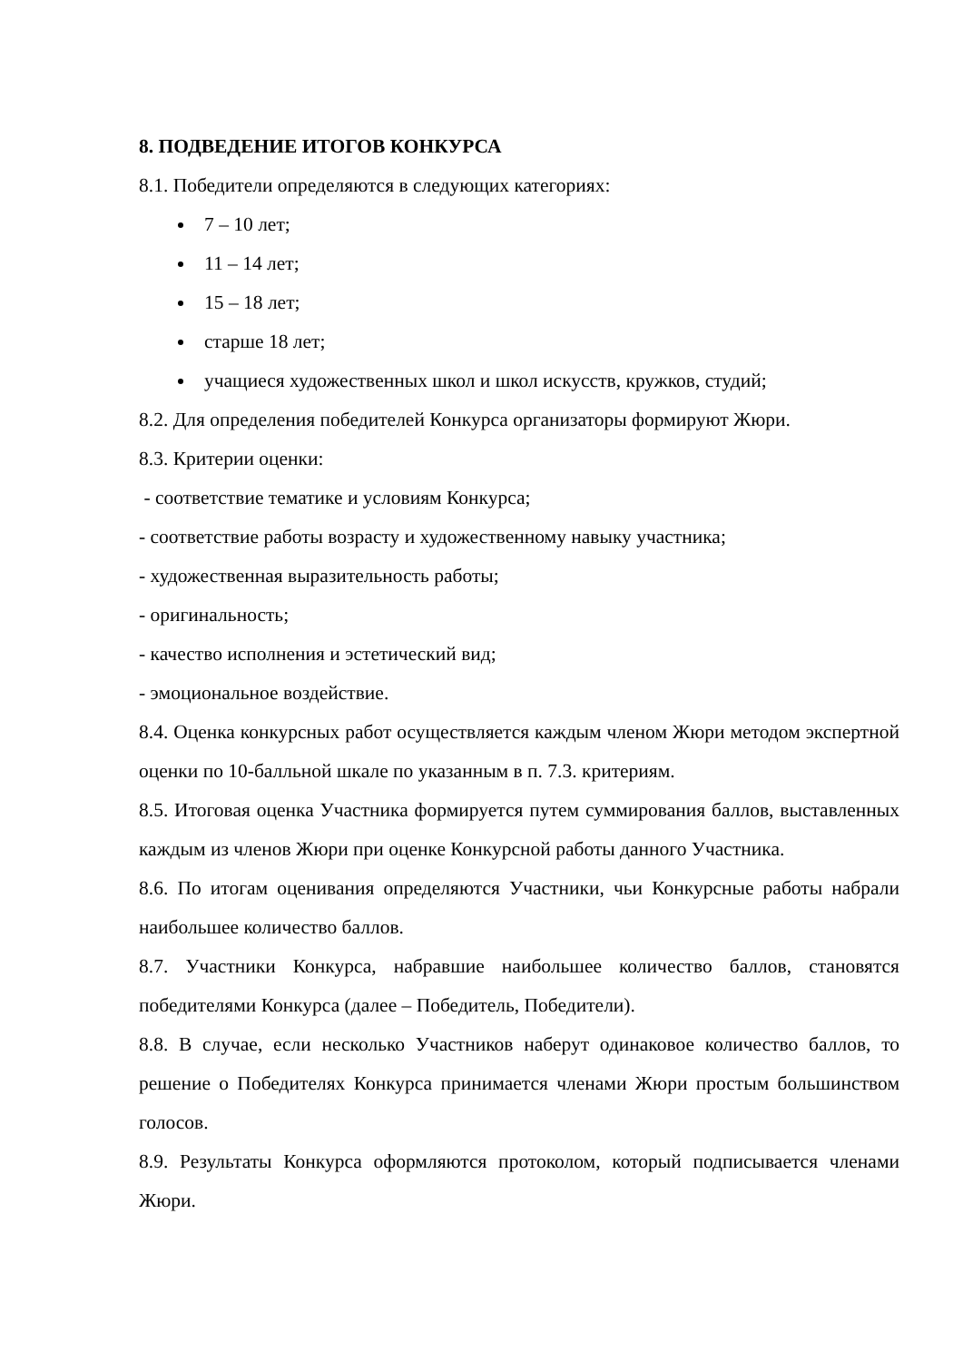8. ПОДВЕДЕНИЕ ИТОГОВ КОНКУРСА
8.1. Победители определяются в следующих категориях:
7 – 10 лет;
11 – 14 лет;
15 – 18 лет;
старше 18 лет;
учащиеся художественных школ и школ искусств, кружков, студий;
8.2. Для определения победителей Конкурса организаторы формируют Жюри.
8.3. Критерии оценки:
- соответствие тематике и условиям Конкурса;
- соответствие работы возрасту и художественному навыку участника;
- художественная выразительность работы;
- оригинальность;
- качество исполнения и эстетический вид;
- эмоциональное воздействие.
8.4. Оценка конкурсных работ осуществляется каждым членом Жюри методом экспертной оценки по 10-балльной шкале по указанным в п. 7.3. критериям.
8.5. Итоговая оценка Участника формируется путем суммирования баллов, выставленных каждым из членов Жюри при оценке Конкурсной работы данного Участника.
8.6. По итогам оценивания определяются Участники, чьи Конкурсные работы набрали наибольшее количество баллов.
8.7. Участники Конкурса, набравшие наибольшее количество баллов, становятся победителями Конкурса (далее – Победитель, Победители).
8.8. В случае, если несколько Участников наберут одинаковое количество баллов, то решение о Победителях Конкурса принимается членами Жюри простым большинством голосов.
8.9. Результаты Конкурса оформляются протоколом, который подписывается членами Жюри.